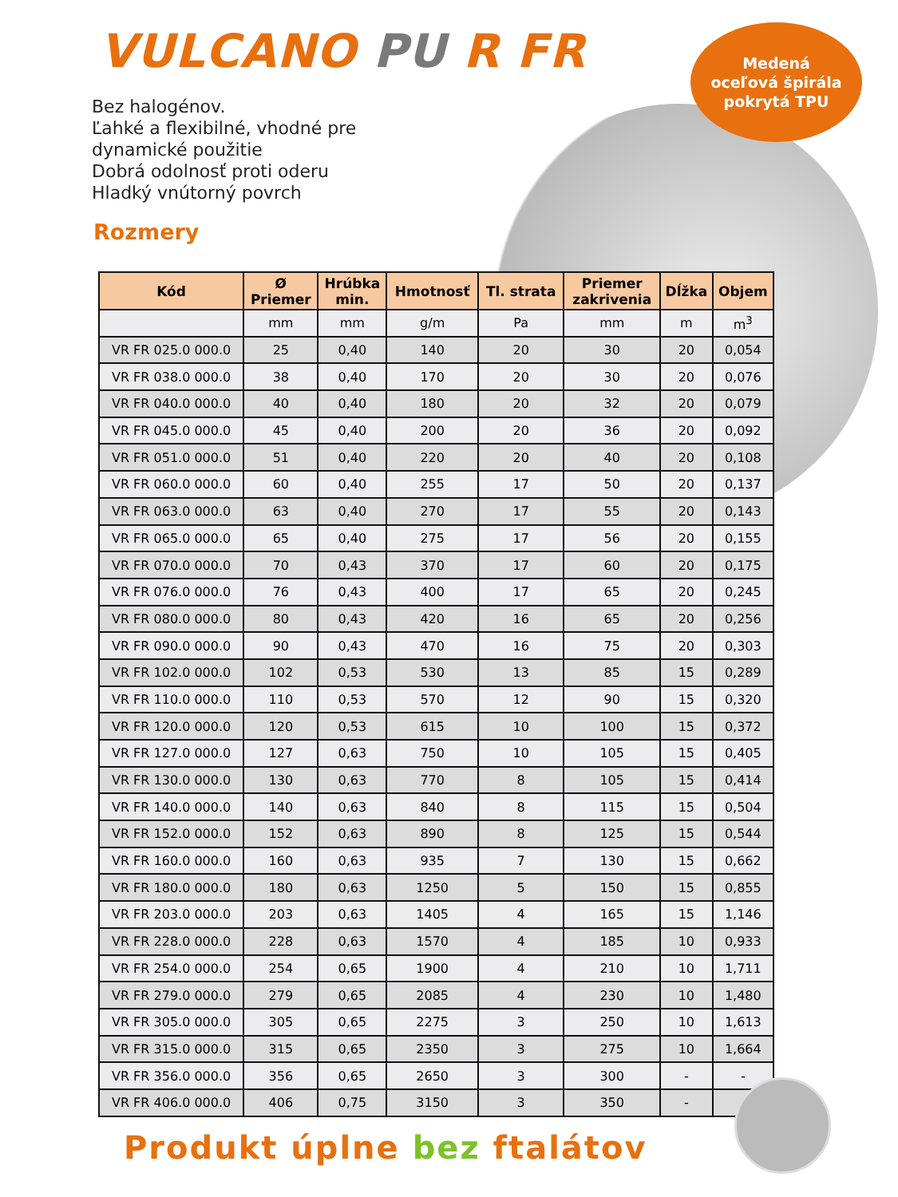VULCANO PU R FR
Medená
oceľová špirála
pokrytá TPU
Bez halogénov.
Ľahké a flexibilné, vhodné pre
dynamické použitie
Dobrá odolnosť proti oderu
Hladký vnútorný povrch
Rozmery
| Kód | Ø Priemer | Hrúbka min. | Hmotnosť | Tl. strata | Priemer zakrivenia | Dĺžka | Objem |
| --- | --- | --- | --- | --- | --- | --- | --- |
| | mm | mm | g/m | Pa | mm | m | m<sup>3</sup> |
| VR FR 025.0 000.0 | 25 | 0,40 | 140 | 20 | 30 | 20 | 0,054 |
| VR FR 038.0 000.0 | 38 | 0,40 | 170 | 20 | 30 | 20 | 0,076 |
| VR FR 040.0 000.0 | 40 | 0,40 | 180 | 20 | 32 | 20 | 0,079 |
| VR FR 045.0 000.0 | 45 | 0,40 | 200 | 20 | 36 | 20 | 0,092 |
| VR FR 051.0 000.0 | 51 | 0,40 | 220 | 20 | 40 | 20 | 0,108 |
| VR FR 060.0 000.0 | 60 | 0,40 | 255 | 17 | 50 | 20 | 0,137 |
| VR FR 063.0 000.0 | 63 | 0,40 | 270 | 17 | 55 | 20 | 0,143 |
| VR FR 065.0 000.0 | 65 | 0,40 | 275 | 17 | 56 | 20 | 0,155 |
| VR FR 070.0 000.0 | 70 | 0,43 | 370 | 17 | 60 | 20 | 0,175 |
| VR FR 076.0 000.0 | 76 | 0,43 | 400 | 17 | 65 | 20 | 0,245 |
| VR FR 080.0 000.0 | 80 | 0,43 | 420 | 16 | 65 | 20 | 0,256 |
| VR FR 090.0 000.0 | 90 | 0,43 | 470 | 16 | 75 | 20 | 0,303 |
| VR FR 102.0 000.0 | 102 | 0,53 | 530 | 13 | 85 | 15 | 0,289 |
| VR FR 110.0 000.0 | 110 | 0,53 | 570 | 12 | 90 | 15 | 0,320 |
| VR FR 120.0 000.0 | 120 | 0,53 | 615 | 10 | 100 | 15 | 0,372 |
| VR FR 127.0 000.0 | 127 | 0,63 | 750 | 10 | 105 | 15 | 0,405 |
| VR FR 130.0 000.0 | 130 | 0,63 | 770 | 8 | 105 | 15 | 0,414 |
| VR FR 140.0 000.0 | 140 | 0,63 | 840 | 8 | 115 | 15 | 0,504 |
| VR FR 152.0 000.0 | 152 | 0,63 | 890 | 8 | 125 | 15 | 0,544 |
| VR FR 160.0 000.0 | 160 | 0,63 | 935 | 7 | 130 | 15 | 0,662 |
| VR FR 180.0 000.0 | 180 | 0,63 | 1250 | 5 | 150 | 15 | 0,855 |
| VR FR 203.0 000.0 | 203 | 0,63 | 1405 | 4 | 165 | 15 | 1,146 |
| VR FR 228.0 000.0 | 228 | 0,63 | 1570 | 4 | 185 | 10 | 0,933 |
| VR FR 254.0 000.0 | 254 | 0,65 | 1900 | 4 | 210 | 10 | 1,711 |
| VR FR 279.0 000.0 | 279 | 0,65 | 2085 | 4 | 230 | 10 | 1,480 |
| VR FR 305.0 000.0 | 305 | 0,65 | 2275 | 3 | 250 | 10 | 1,613 |
| VR FR 315.0 000.0 | 315 | 0,65 | 2350 | 3 | 275 | 10 | 1,664 |
| VR FR 356.0 000.0 | 356 | 0,65 | 2650 | 3 | 300 | - | - |
| VR FR 406.0 000.0 | 406 | 0,75 | 3150 | 3 | 350 | - | |
Produkt úplne bez ftalátov